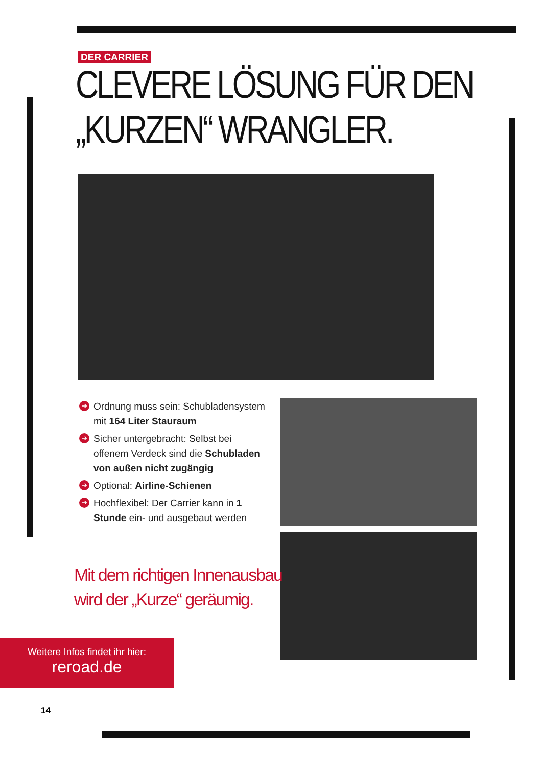DER CARRIER
CLEVERE LÖSUNG FÜR DEN
„KURZEN“ WRANGLER.
➔ Ordnung muss sein: Schubladensystem mit 164 Liter Stauraum
➔ Sicher untergebracht: Selbst bei offenem Verdeck sind die Schubladen von außen nicht zugängig
➔ Optional: Airline-Schienen
➔ Hochflexibel: Der Carrier kann in 1 Stunde ein- und ausgebaut werden
Mit dem richtigen Innenausbau
wird der „Kurze“ geräumig.
Weitere Infos findet ihr hier:
reroad.de
14